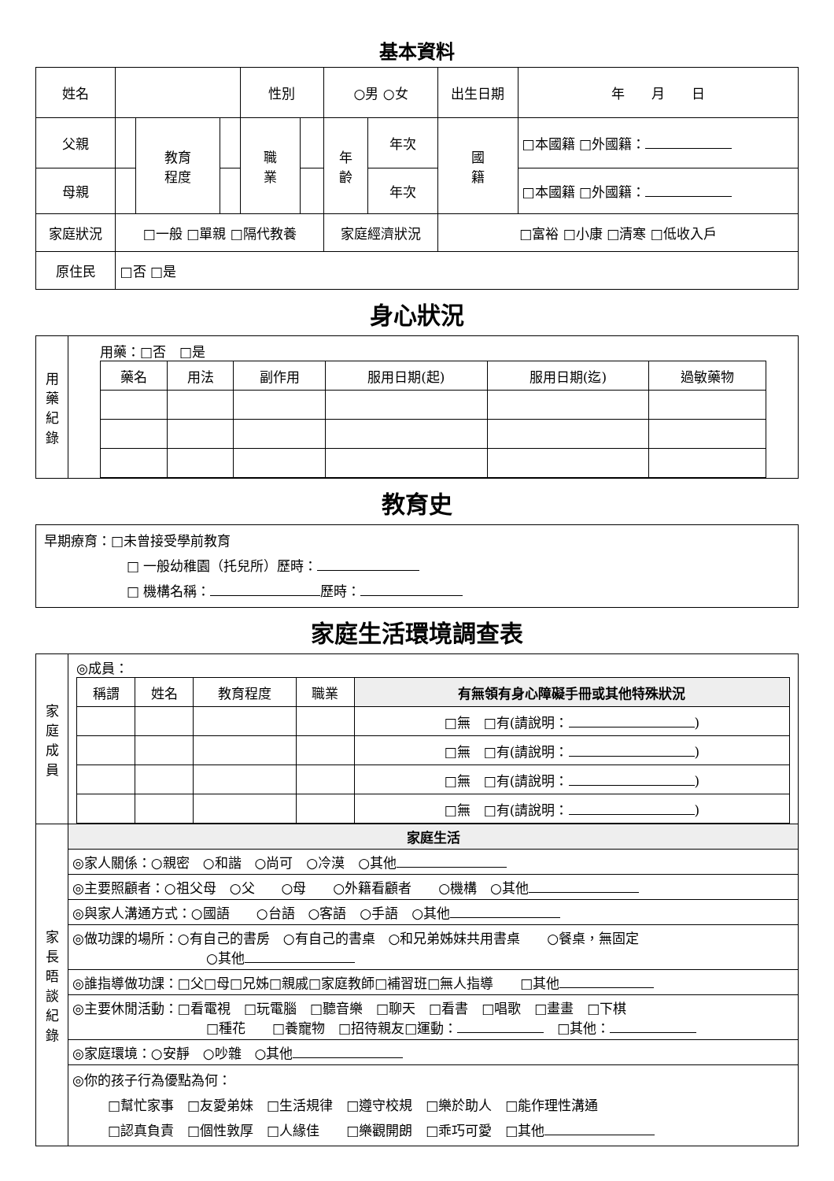基本資料
| 姓名 | | | | 性別 | | ○男 ○女 | | 出生日期 | | 年 月 日 |
| 父親 | | 教育 程度 | | 職 業 | | 年 齡 | 年次 | 國 籍 | □本國籍 □外國籍： | |
| 母親 | | | | | | | 年次 | | □本國籍 □外國籍： | |
| 家庭狀況 | □一般 □單親 □隔代教養 | | | | | 家庭經濟狀況 | | □富裕 □小康 □清寒 □低收入戶 | | |
| 原住民 | □否 □是 | | | | | | | | | |
身心狀況
| 用 藥 紀 錄 | 用藥：□否 □是 / 藥名 / 用法 / 副作用 / 服用日期(起) / 服用日期(迄) / 過敏藥物 / / --- / --- / --- / --- / --- / --- / |
教育史
早期療育：□未曾接受學前教育
□ 一般幼稚園（托兒所）歷時：
□ 機構名稱： 歷時：
家庭生活環境調查表
| 家 庭 成 員 | ◎成員： / 稱謂 / 姓名 / 教育程度 / 職業 / 有無領有身心障礙手冊或其他特殊狀況 / / --- / --- / --- / --- / --- / / / / / / □無 □有(請說明： ) / / / / / / □無 □有(請說明： ) / / / / / / □無 □有(請說明： ) / / / / / / □無 □有(請說明： ) / |
| 家 長 晤 談 紀 錄 | 家庭生活 |
| | ◎家人關係：○親密 ○和諧 ○尚可 ○冷漠 ○其他 |
| | ◎主要照顧者：○祖父母 ○父 ○母 ○外籍看顧者 ○機構 ○其他 |
| | ◎與家人溝通方式：○國語 ○台語 ○客語 ○手語 ○其他 |
| | ◎做功課的場所：○有自己的書房 ○有自己的書桌 ○和兄弟姊妹共用書桌 ○餐桌，無固定 ○其他 |
| | ◎誰指導做功課：□父□母□兄姊□親戚□家庭教師□補習班□無人指導 □其他 |
| | ◎主要休閒活動：□看電視 □玩電腦 □聽音樂 □聊天 □看書 □唱歌 □畫畫 □下棋 □種花 □養寵物 □招待親友□運動： □其他： |
| | ◎家庭環境：○安靜 ○吵雜 ○其他 |
| | ◎你的孩子行為優點為何： □幫忙家事 □友愛弟妹 □生活規律 □遵守校規 □樂於助人 □能作理性溝通 □認真負責 □個性敦厚 □人緣佳 □樂觀開朗 □乖巧可愛 □其他 |